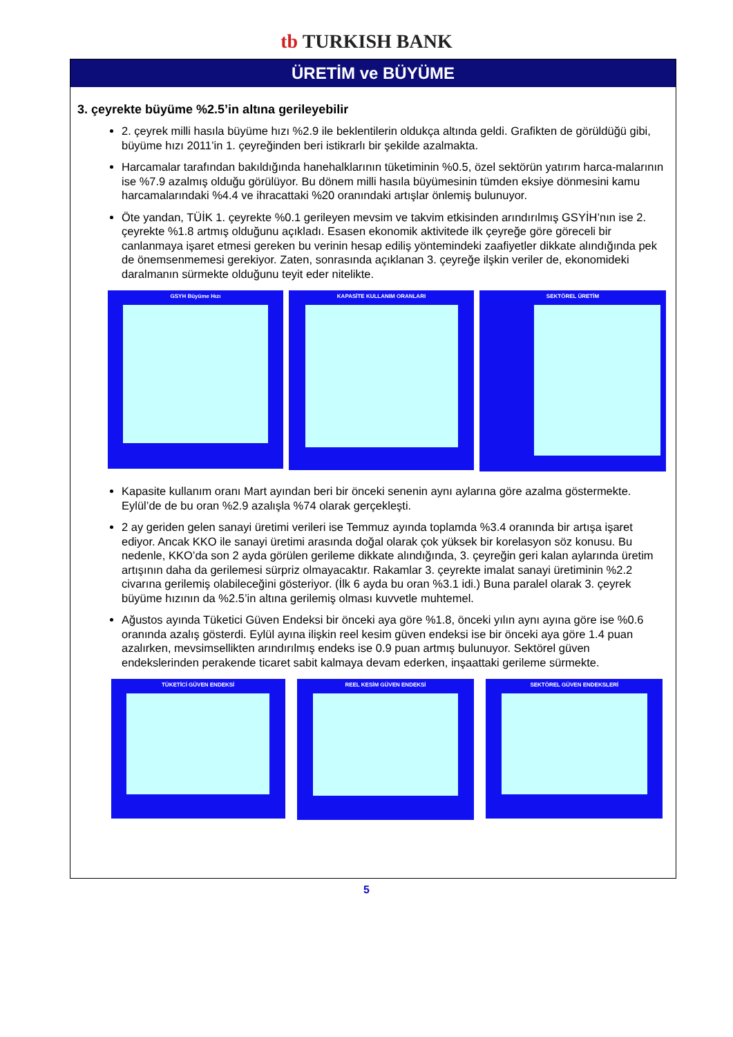tb TURKISH BANK
ÜRETİM ve BÜYÜME
3. çeyrekte büyüme %2.5’in altına gerileyebilir
2. çeyrek milli hasıla büyüme hızı %2.9 ile beklentilerin oldukça altında geldi. Grafikten de görüldüğü gibi, büyüme hızı 2011’in 1. çeyreğinden beri istikrarlı bir şekilde azalmakta.
Harcamalar tarafından bakıldığında hanehalklarının tüketiminin %0.5, özel sektörün yatırım harca-malarının ise %7.9 azalmış olduğu görülüyor. Bu dönem milli hasıla büyümesinin tümden eksiye dönmesini kamu harcamalarındaki %4.4 ve ihracattaki %20 oranındaki artışlar önlemiş bulunuyor.
Öte yandan, TÜİK 1. çeyrekte %0.1 gerileyen mevsim ve takvim etkisinden arındırılmış GSYİH’nın ise 2. çeyrekte %1.8 artmış olduğunu açıkladı. Esasen ekonomik aktivitede ilk çeyreğe göre göreceli bir canlanmaya işaret etmesi gereken bu verinin hesap ediliş yöntemindeki zaafiyetler dikkate alındığında pek de önemsenmemesi gerekiyor. Zaten, sonrasında açıklanan 3. çeyreğe ilşkin veriler de, ekonomideki daralmanın sürmekte olduğunu teyit eder nitelikte.
GSYH Büyüme Hızı
KAPASİTE KULLANIM ORANLARI
SEKTÖREL ÜRETİM
Kapasite kullanım oranı Mart ayından beri bir önceki senenin aynı aylarına göre azalma göstermekte. Eylül’de de bu oran %2.9 azalışla %74 olarak gerçekleşti.
2 ay geriden gelen sanayi üretimi verileri ise Temmuz ayında toplamda %3.4 oranında bir artışa işaret ediyor. Ancak KKO ile sanayi üretimi arasında doğal olarak çok yüksek bir korelasyon söz konusu. Bu nedenle, KKO’da son 2 ayda görülen gerileme dikkate alındığında, 3. çeyreğin geri kalan aylarında üretim artışının daha da gerilemesi sürpriz olmayacaktır. Rakamlar 3. çeyrekte imalat sanayi üretiminin %2.2 civarına gerilemiş olabileceğini gösteriyor. (İlk 6 ayda bu oran %3.1 idi.) Buna paralel olarak 3. çeyrek büyüme hızının da %2.5’in altına gerilemiş olması kuvvetle muhtemel.
Ağustos ayında Tüketici Güven Endeksi bir önceki aya göre %1.8, önceki yılın aynı ayına göre ise %0.6 oranında azalış gösterdi. Eylül ayına ilişkin reel kesim güven endeksi ise bir önceki aya göre 1.4 puan azalırken, mevsimsellikten arındırılmış endeks ise 0.9 puan artmış bulunuyor. Sektörel güven endekslerinden perakende ticaret sabit kalmaya devam ederken, inşaattaki gerileme sürmekte.
TÜKETİCİ GÜVEN ENDEKSİ
REEL KESİM GÜVEN ENDEKSİ
SEKTÖREL GÜVEN ENDEKSLERİ
5